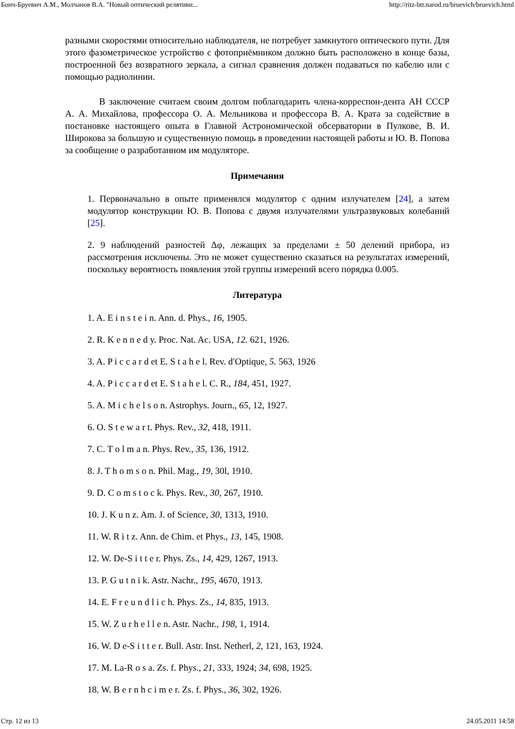Бонч-Бруевич А.М., Молчанов В.А. "Новый оптический релятиви... http://ritz-btr.narod.ru/bruevich/bruevich.html
разными скоростями относительно наблюдателя, не потребует замкнутого оптического пути. Для этого фазометрическое устройство с фотоприёмником должно быть расположено в конце базы, построенной без возвратного зеркала, а сигнал сравнения должен подаваться по кабелю или с помощью радиолинии.
В заключение считаем своим долгом поблагодарить члена-корреспон-дента АН СССР А. А. Михайлова, профессора О. А. Мельникова и профессора В. А. Крата за содействие в постановке настоящего опыта в Главной Астрономической обсерватории в Пулкове, В. И. Широкова за большую и существенную помощь в проведении настоящей работы и Ю. В. Попова за сообщение о разработанном им модуляторе.
Примечания
1. Первоначально в опыте применялся модулятор с одним излучателем [24], а затем модулятор конструкции Ю. В. Попова с двумя излучателями ультразвуковых колебаний [25].
2. 9 наблюдений разностей Δφ, лежащих за пределами ± 50 делений прибора, из рассмотрения исключены. Это не может существенно сказаться на результатах измерений, поскольку вероятность появления этой группы измерений всего порядка 0.005.
Литература
1. A. E i n s t e i n. Ann. d. Phys., 16, 1905.
2. R. K e n n e d y. Proc. Nat. Ac. USA, 12. 621, 1926.
3. A. P i c c a r d et E. S t a h e l. Rev. d′Optique, 5. 563, 1926
4. A. P i c c a r d et E. S t a h e l. C. R., 184, 451, 1927.
5. A. M i c h e l s o n. Astrophys. Journ., 65, 12, 1927.
6. O. S t e w a r t. Phys. Rev., 32, 418, 1911.
7. C. T o l m a n. Phys. Rev., 35, 136, 1912.
8. J. T h o m s o n. Phil. Mag., 19, 30l, 1910.
9. D. C o m s t o c k. Phys. Rev., 30, 267, 1910.
10. J. K u n z. Am. J. of Science, 30, 1313, 1910.
11. W. R i t z. Ann. de Chim. et Phys., 13, 145, 1908.
12. W. De-S i t t e r. Phys. Zs., 14, 429, 1267, 1913.
13. P. G u t n i k. Astr. Nachr., 195, 4670, 1913.
14. E. F r e u n d l i c h. Phys. Zs., 14, 835, 1913.
15. W. Z u r h e l l e n. Astr. Nachr., 198, 1, 1914.
16. W. D e-S i t t e r. Bull. Astr. Inst. Netherl, 2, 121, 163, 1924.
17. M. La-R o s a. Zs. f. Phys., 21, 333, 1924; 34, 698, 1925.
18. W. B e r n h c i m e r. Zs. f. Phys., 36, 302, 1926.
Стр. 12 из 13 24.05.2011 14:58